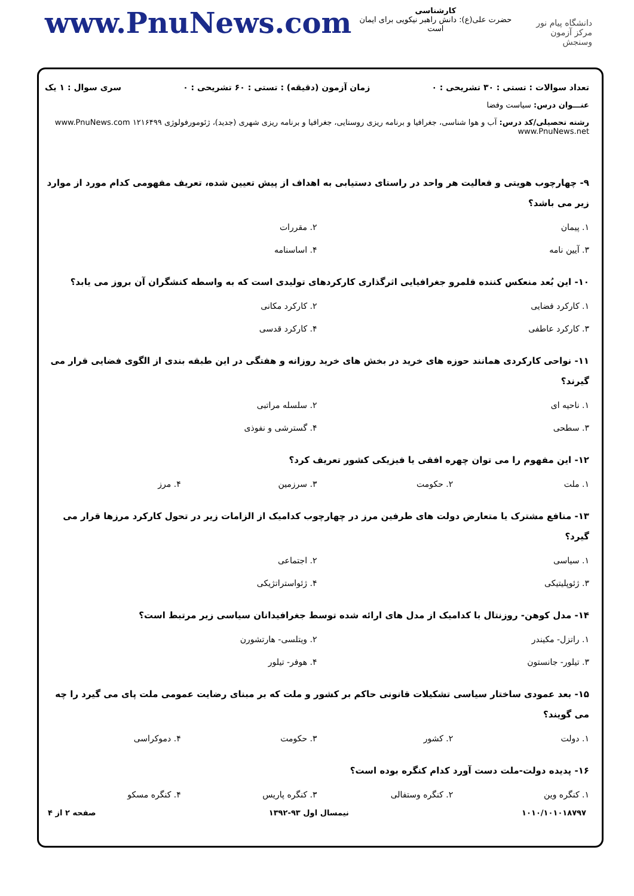www.PnuNews.com
کارشناسی
حضرت علی(ع): دانش راهبر نیکویی برای ایمان است
دانشگاه پیام نور
مرکز آزمون وسنجش
تعداد سوالات : تستی : ۳۰ تشریحی : ۰ زمان آزمون (دقیقه) : تستی : ۶۰ تشریحی : ۰ سری سوال : ۱ یک
عنـــوان درس: سیاست وفضا
رشته تحصیلی/کد درس: آب و هوا شناسی، جغرافیا و برنامه ریزی روستایی، جغرافیا و برنامه ریزی شهری (جدید)، ژئومورفولوژی ۱۲۱۶۴۹۹ www.PnuNews.com www.PnuNews.net
۹- چهارچوب هویتی و فعالیت هر واحد در راستای دستیابی به اهداف از پیش تعیین شده، تعریف مفهومی کدام مورد از موارد زیر می باشد؟
۱. پیمان ۲. مقررات
۳. آیین نامه ۴. اساسنامه
۱۰- این بُعد منعکس کننده قلمرو جغرافیایی اثرگذاری کارکردهای تولیدی است که به واسطه کنشگران آن بروز می یابد؟
۱. کارکرد فضایی ۲. کارکرد مکانی
۳. کارکرد عاطفی ۴. کارکرد قدسی
۱۱- نواحی کارکردی همانند حوزه های خرید در بخش های خرید روزانه و هفتگی در این طبقه بندی از الگوی فضایی قرار می گیرند؟
۱. ناحیه ای ۲. سلسله مراتبی
۳. سطحی ۴. گسترشی و نفوذی
۱۲- این مفهوم را می توان چهره افقی یا فیزیکی کشور تعریف کرد؟
۱. ملت ۲. حکومت ۳. سرزمین ۴. مرز
۱۳- منافع مشترک یا متعارض دولت های طرفین مرز در چهارچوب کدامیک از الزامات زیر در تحول کارکرد مرزها قرار می گیرد؟
۱. سیاسی ۲. اجتماعی
۳. ژئوپلیتیکی ۴. ژئواستراتژیکی
۱۴- مدل کوهن- روزنتال با کدامیک از مدل های ارائه شده توسط جغرافیدانان سیاسی زیر مرتبط است؟
۱. راتزل- مکیندر ۲. ویتلسی- هارتشورن
۳. تیلور- جانستون ۴. هوفر- تیلور
۱۵- بعد عمودی ساختار سیاسی تشکیلات قانونی حاکم بر کشور و ملت که بر مبنای رضایت عمومی ملت پای می گیرد را چه می گویند؟
۱. دولت ۲. کشور ۳. حکومت ۴. دموکراسی
۱۶- پدیده دولت-ملت دست آورد کدام کنگره بوده است؟
۱. کنگره وین ۲. کنگره وستفالی ۳. کنگره پاریس ۴. کنگره مسکو
۱۰۱۰/۱۰۱۰۱۸۷۹۷ نیمسال اول ۹۳-۱۳۹۲ صفحه ۲ از ۴